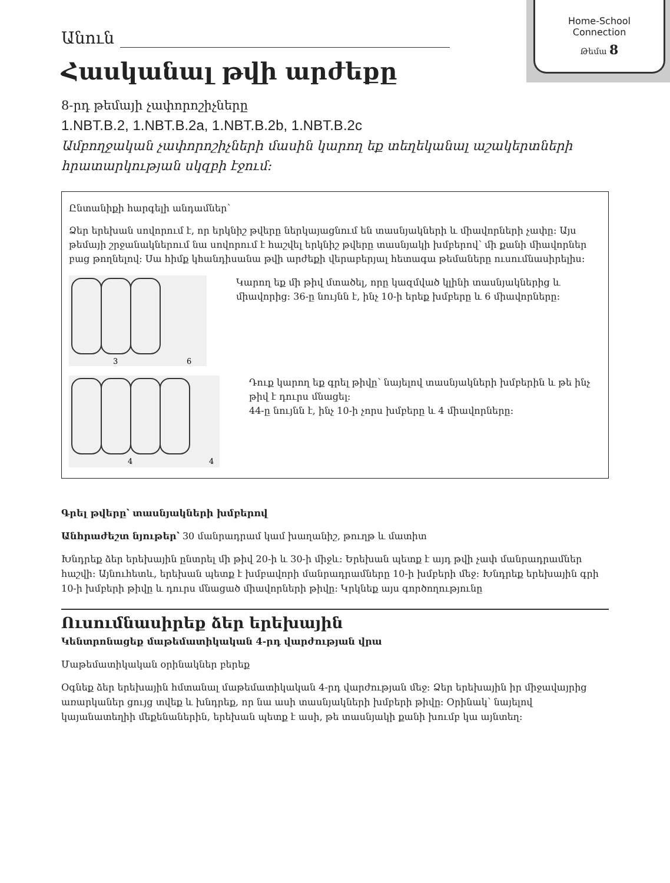Home-School
Connection
Թեմա 8
Անուն
Հասկանալ թվի արժեքը
8-րդ թեմայի չափորոշիչները
1.NBT.B.2, 1.NBT.B.2a, 1.NBT.B.2b, 1.NBT.B.2c
Ամբողջական չափորոշիչների մասին կարող եք տեղեկանալ աշակերտների հրատարկության սկզբի էջում:
Ընտանիքի հարգելի անդամներ՝
Ձեր երեխան սովորում է, որ երկնիշ թվերը ներկայացնում են տասնյակների և միավորների չափը: Այս թեմայի շրջանակներում նա սովորում է հաշվել երկնիշ թվերը տասնյակի խմբերով՝ մի քանի միավորներ բաց թողնելով: Սա հիմք կհանդիսանա թվի արժեքի վերաբերյալ հետագա թեմաները ուսումնասիրելիս:
3
6
Կարող եք մի թիվ մտածել, որը կազմված կլինի տասնյակներից և միավորից: 36-ը նույնն է, ինչ 10-ի երեք խմբերը և 6 միավորները:
4
4
Դուք կարող եք գրել թիվը՝ նայելով տասնյակների խմբերին և թե ինչ թիվ է դուրս մնացել:
44-ը նույնն է, ինչ 10-ի չորս խմբերը և 4 միավորները:
Գրել թվերը՝ տասնյակների խմբերով
Անհրաժեշտ նյութեր՝ 30 մանրադրամ կամ խաղանիշ, թուղթ և մատիտ
Խնդրեք ձեր երեխային ընտրել մի թիվ 20-ի և 30-ի միջև: Երեխան պետք է այդ թվի չափ մանրադրամներ հաշվի: Այնուհետև, երեխան պետք է խմբավորի մանրադրամները 10-ի խմբերի մեջ: Խնդրեք երեխային գրի 10-ի խմբերի թիվը և դուրս մնացած միավորների թիվը: Կրկնեք այս գործողությունը
Ուսումնասիրեք ձեր երեխային
Կենտրոնացեք մաթեմատիկական 4-րդ վարժության վրա
Մաթեմատիկական օրինակներ բերեք
Օգնեք ձեր երեխային հմտանալ մաթեմատիկական 4-րդ վարժության մեջ: Ձեր երեխային իր միջավայրից առարկաներ ցույց տվեք և խնդրեք, որ նա ասի տասնյակների խմբերի թիվը: Օրինակ՝ նայելով կայանատեղիի մեքենաներին, երեխան պետք է ասի, թե տասնյակի քանի խումբ կա այնտեղ: